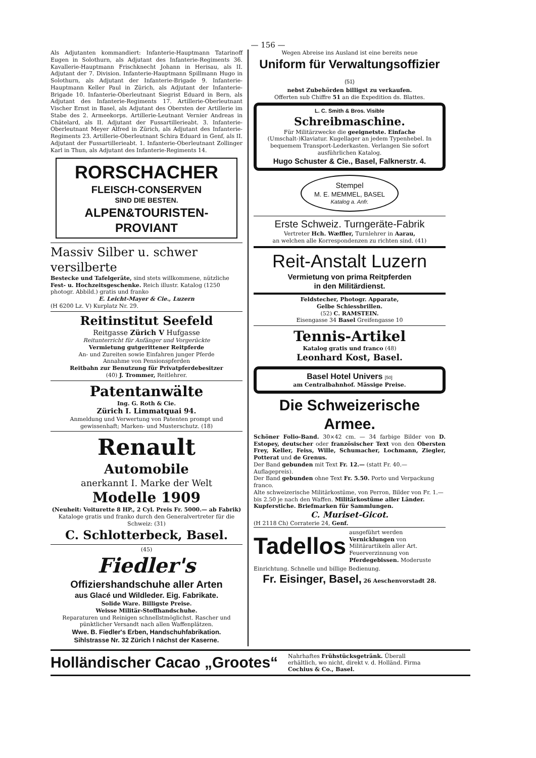— 156 —
Als Adjutanten kommandiert: Infanterie-Hauptmann Tatarinoff Eugen in Solothurn, als Adjutant des Infanterie-Regiments 36. Kavallerie-Hauptmann Frischknecht Johann in Herisau, als II. Adjutant der 7. Division. Infanterie-Hauptmann Spillmann Hugo in Solothurn, als Adjutant der Infanterie-Brigade 9. Infanterie-Hauptmann Keller Paul in Zürich, als Adjutant der Infanterie-Brigade 10. Infanterie-Oberleutnant Siegrist Eduard in Bern, als Adjutant des Infanterie-Regiments 17. Artillerie-Oberleutnant Vischer Ernst in Basel, als Adjutant des Obersten der Artillerie im Stabe des 2. Armeekorps. Artillerie-Leutnant Vernier Andreas in Châtelard, als II. Adjutant der Fussartillerieabt. 3. Infanterie-Oberleutnant Meyer Alfred in Zürich, als Adjutant des Infanterie-Regiments 23. Artillerie-Oberleutnant Schira Eduard in Genf, als II. Adjutant der Fussartillerieabt. 1. Infanterie-Oberleutnant Zollinger Karl in Thun, als Adjutant des Infanterie-Regiments 14.
RORSCHACHER
FLEISCH-CONSERVEN
SIND DIE BESTEN.
ALPEN&TOURISTEN-PROVIANT
Massiv Silber u. schwer versilberte
Bestecke und Tafelgeräte, sind stets willkommene, nützliche Fest- u. Hochzeitsgeschenke. Reich illustr. Katalog (1250 photogr. Abbild.) gratis und franko
E. Leicht-Mayer & Cie., Luzern
(H 6200 Lz. V) Kurplatz Nr. 29.
Reitinstitut Seefeld
Reitgasse Zürich V Hufgasse
Reitunterricht für Anfänger und Vorgerückte
Vermietung gutgerittener Reitpferde
An- und Zureiten sowie Einfahren junger Pferde
Annahme von Pensionspferden
Reitbahn zur Benutzung für Privatpferdebesitzer
(40) J. Trommer, Reitlehrer.
Patentanwälte
Ing. G. Roth & Cie.
Zürich I. Limmatquai 94.
Anmeldung und Verwertung von Patenten prompt und gewissenhaft; Marken- und Musterschutz. (18)
Renault
Automobile
anerkannt I. Marke der Welt
Modelle 1909
(Neuheit: Voiturette 8 HP., 2 Cyl. Preis Fr. 5000.— ab Fabrik)
Kataloge gratis und franko durch den Generalvertreter für die Schweiz: (31)
C. Schlotterbeck, Basel.
(45)
Fiedler's
Offiziershandschuhe aller Arten
aus Glacé und Wildleder. Eig. Fabrikate.
Solide Ware. Billigste Preise.
Weisse Militär-Stoffhandschuhe.
Reparaturen und Reinigen schnellstmöglichst. Rascher und pünktlicher Versandt nach allen Waffenplätzen.
Wwe. B. Fiedler's Erben, Handschuhfabrikation.
Sihlstrasse Nr. 32 Zürich I nächst der Kaserne.
Wegen Abreise ins Ausland ist eine bereits neue
Uniform für Verwaltungsoffizier (51)
nebst Zubehörden billigst zu verkaufen.
Offerten sub Chiffre 51 an die Expedition ds. Blattes.
L. C. Smith & Bros. Visible
Schreibmaschine.
Für Militärzwecke die geeignetste. Einfache (Umschalt-)Klaviatur. Kugellager an jedem Typenhebel. In bequemem Transport-Lederkasten. Verlangen Sie sofort ausführlichen Katalog.
Hugo Schuster & Cie., Basel, Falknerstr. 4.
Stempel
M. E. MEMMEL, BASEL
Katalog a. Anfr.
Erste Schweiz. Turngeräte-Fabrik
Vertreter Hch. Wæffler, Turnlehrer in Aarau,
an welchen alle Korrespondenzen zu richten sind. (41)
Reit-Anstalt Luzern
Vermietung von prima Reitpferden
in den Militärdienst.
Feldstecher, Photogr. Apparate,
Gelbe Schiessbrillen.
(52) C. RAMSTEIN.
Eisengasse 34 Basel Greifengasse 10
Tennis-Artikel
Katalog gratis und franco (48)
Leonhard Kost, Basel.
Basel Hotel Univers [50]
am Centralbahnhof. Mässige Preise.
Die Schweizerische Armee.
Schöner Folio-Band. 30×42 cm. — 34 farbige Bilder von D. Estopey, deutscher oder französischer Text von den Obersten Frey, Keller, Feiss, Wille, Schumacher, Lochmann, Ziegler, Potterat und de Grenus.
Der Band gebunden mit Text Fr. 12.— (statt Fr. 40.— Auflagepreis).
Der Band gebunden ohne Text Fr. 5.50. Porto und Verpackung franco.
Alte schweizerische Militärkostüme, von Perron, Bilder von Fr. 1.— bis 2.50 je nach den Waffen. Militärkostüme aller Länder. Kupferstiche. Briefmarken für Sammlungen.
C. Muriset-Gicot.
(H 2118 Ch) Corraterie 24, Genf.
Tadellos ausgeführt werden Vernicklungen von Militärartikeln aller Art. Feuerverzinnung von Pferdegebissen. Moderuste
Einrichtung. Schnelle und billige Bedienung.
Fr. Eisinger, Basel, 26 Aeschenvorstadt 28.
Holländischer Cacao „Grootes“Nahrhaftes Frühstücksgetränk. Überall erhältlich, wo nicht, direkt v. d. Holländ. Firma Cochius & Co., Basel.